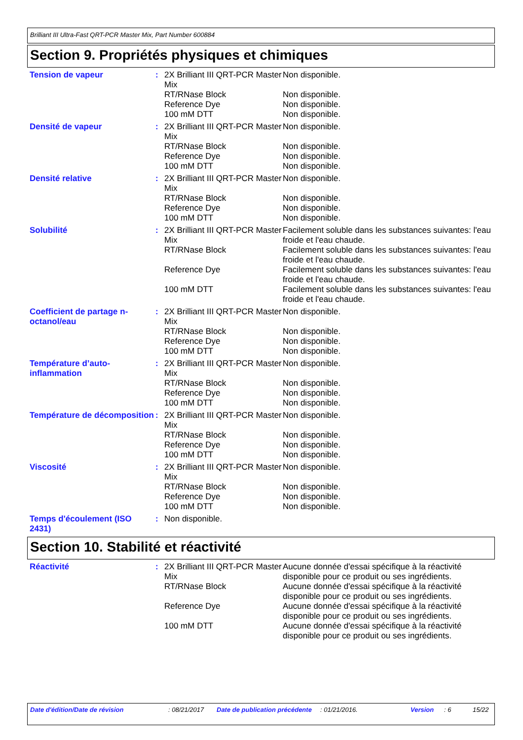Brilliant III Ultra-Fast QRT-PCR Master Mix, Part Number 600884
Section 9. Propriétés physiques et chimiques
| Tension de vapeur | : | 2X Brilliant III QRT-PCR Master Mix | Non disponible. |
| | | RT/RNase Block | Non disponible. |
| | | Reference Dye | Non disponible. |
| | | 100 mM DTT | Non disponible. |
| Densité de vapeur | : | 2X Brilliant III QRT-PCR Master Mix | Non disponible. |
| | | RT/RNase Block | Non disponible. |
| | | Reference Dye | Non disponible. |
| | | 100 mM DTT | Non disponible. |
| Densité relative | : | 2X Brilliant III QRT-PCR Master Mix | Non disponible. |
| | | RT/RNase Block | Non disponible. |
| | | Reference Dye | Non disponible. |
| | | 100 mM DTT | Non disponible. |
| Solubilité | : | 2X Brilliant III QRT-PCR Master Mix | Facilement soluble dans les substances suivantes: l'eau froide et l'eau chaude. |
| | | RT/RNase Block | Facilement soluble dans les substances suivantes: l'eau froide et l'eau chaude. |
| | | Reference Dye | Facilement soluble dans les substances suivantes: l'eau froide et l'eau chaude. |
| | | 100 mM DTT | Facilement soluble dans les substances suivantes: l'eau froide et l'eau chaude. |
| Coefficient de partage n-octanol/eau | : | 2X Brilliant III QRT-PCR Master Mix | Non disponible. |
| | | RT/RNase Block | Non disponible. |
| | | Reference Dye | Non disponible. |
| | | 100 mM DTT | Non disponible. |
| Température d’auto-inflammation | : | 2X Brilliant III QRT-PCR Master Mix | Non disponible. |
| | | RT/RNase Block | Non disponible. |
| | | Reference Dye | Non disponible. |
| | | 100 mM DTT | Non disponible. |
| Température de décomposition | : | 2X Brilliant III QRT-PCR Master Mix | Non disponible. |
| | | RT/RNase Block | Non disponible. |
| | | Reference Dye | Non disponible. |
| | | 100 mM DTT | Non disponible. |
| Viscosité | : | 2X Brilliant III QRT-PCR Master Mix | Non disponible. |
| | | RT/RNase Block | Non disponible. |
| | | Reference Dye | Non disponible. |
| | | 100 mM DTT | Non disponible. |
| Temps d'écoulement (ISO 2431) | : | Non disponible. | |
Section 10. Stabilité et réactivité
| Réactivité | : | 2X Brilliant III QRT-PCR Master Mix | Aucune donnée d'essai spécifique à la réactivité disponible pour ce produit ou ses ingrédients. |
| | | RT/RNase Block | Aucune donnée d'essai spécifique à la réactivité disponible pour ce produit ou ses ingrédients. |
| | | Reference Dye | Aucune donnée d'essai spécifique à la réactivité disponible pour ce produit ou ses ingrédients. |
| | | 100 mM DTT | Aucune donnée d'essai spécifique à la réactivité disponible pour ce produit ou ses ingrédients. |
Date d'édition/Date de révision : 08/21/2017 Date de publication précédente
: 01/21/2016. Version : 6 15/22